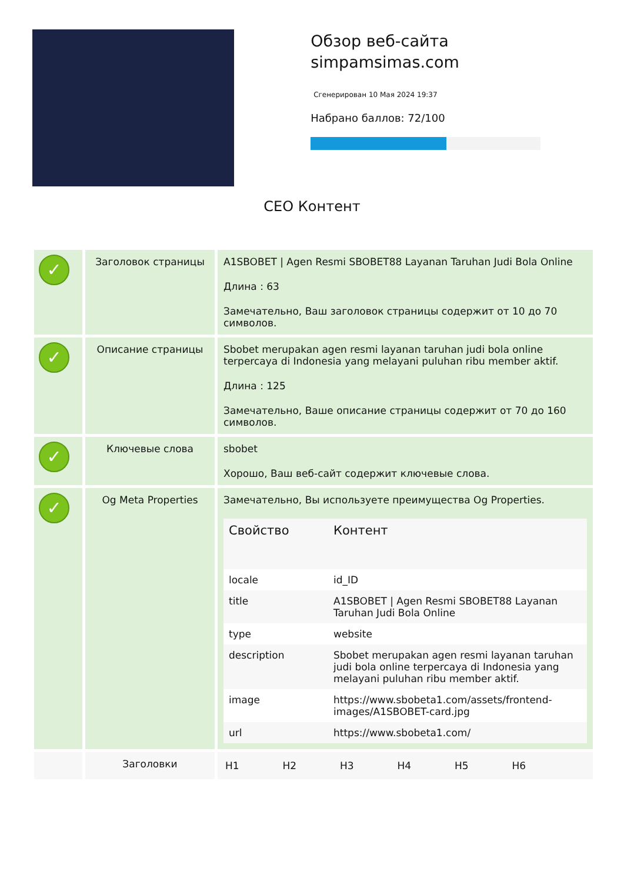Обзор веб-сайта simpamsimas.com
Сгенерирован 10 Мая 2024 19:37
Набрано баллов: 72/100
СЕО Контент
| ✓ | Заголовок страницы | A1SBOBET / Agen Resmi SBOBET88 Layanan Taruhan Judi Bola Online Длина : 63 Замечательно, Ваш заголовок страницы содержит от 10 до 70 символов. |
| ✓ | Описание страницы | Sbobet merupakan agen resmi layanan taruhan judi bola online terpercaya di Indonesia yang melayani puluhan ribu member aktif. Длина : 125 Замечательно, Ваше описание страницы содержит от 70 до 160 символов. |
| ✓ | Ключевые слова | sbobet Хорошо, Ваш веб-сайт содержит ключевые слова. |
| ✓ | Og Meta Properties | Замечательно, Вы используете преимущества Og Properties. / Свойство / Контент / / --- / --- / / locale / id_ID / / title / A1SBOBET / Agen Resmi SBOBET88 Layanan Taruhan Judi Bola Online / / type / website / / description / Sbobet merupakan agen resmi layanan taruhan judi bola online terpercaya di Indonesia yang melayani puluhan ribu member aktif. / / image / https://www.sbobeta1.com/assets/frontend-images/A1SBOBET-card.jpg / / url / https://www.sbobeta1.com/ / |
| | Заголовки | / H1 / H2 / H3 / H4 / H5 / H6 / |